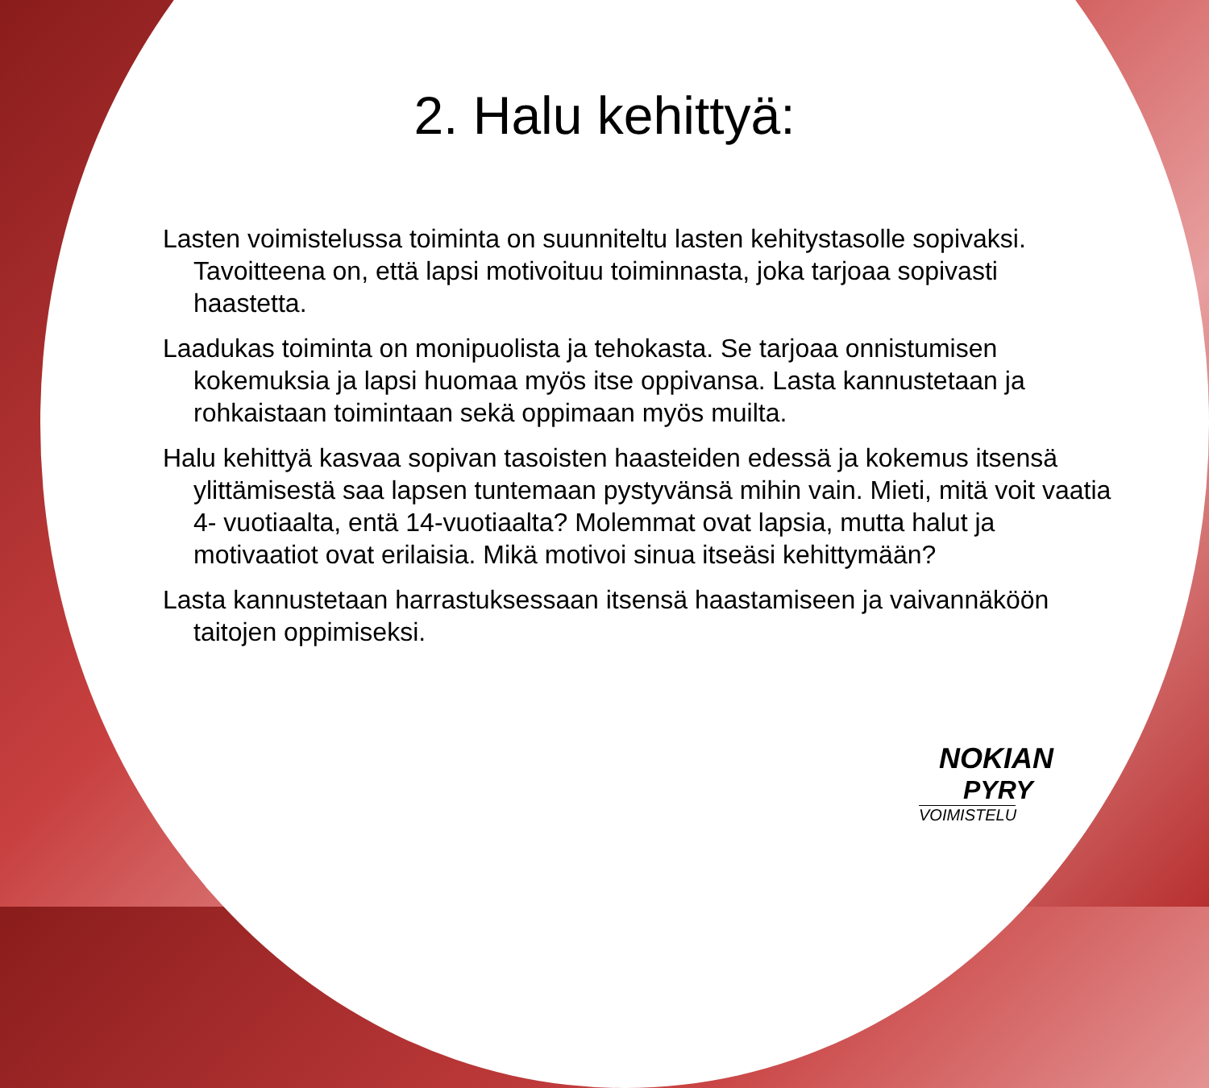2. Halu kehittyä:
Lasten voimistelussa toiminta on suunniteltu lasten kehitystasolle sopivaksi. Tavoitteena on, että lapsi motivoituu toiminnasta, joka tarjoaa sopivasti haastetta.
Laadukas toiminta on monipuolista ja tehokasta. Se tarjoaa onnistumisen kokemuksia ja lapsi huomaa myös itse oppivansa. Lasta kannustetaan ja rohkaistaan toimintaan sekä oppimaan myös muilta.
Halu kehittyä kasvaa sopivan tasoisten haasteiden edessä ja kokemus itsensä ylittämisestä saa lapsen tuntemaan pystyvänsä mihin vain. Mieti, mitä voit vaatia 4- vuotiaalta, entä 14-vuotiaalta? Molemmat ovat lapsia, mutta halut ja motivaatiot ovat erilaisia. Mikä motivoi sinua itseäsi kehittymään?
Lasta kannustetaan harrastuksessaan itsensä haastamiseen ja vaivannäköön taitojen oppimiseksi.
NOKIAN
PYRY
VOIMISTELU